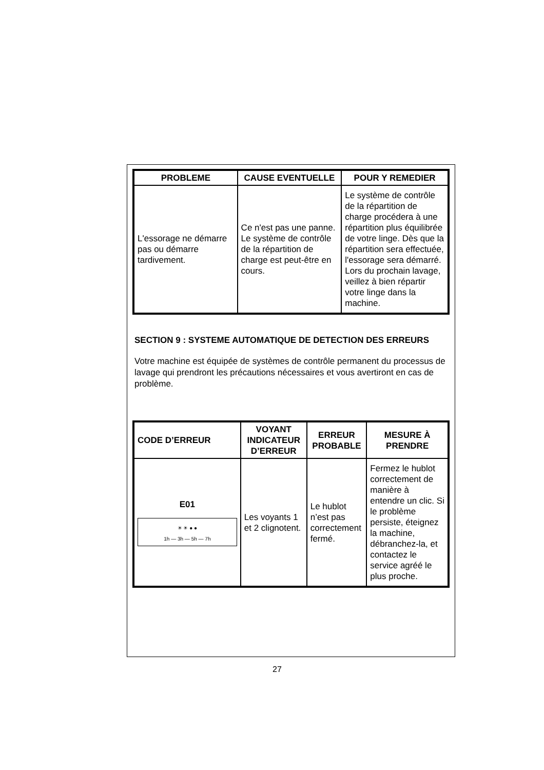| PROBLEME | CAUSE EVENTUELLE | POUR Y REMEDIER |
| --- | --- | --- |
| L'essorage ne démarre pas ou démarre tardivement. | Ce n'est pas une panne. Le système de contrôle de la répartition de charge est peut-être en cours. | Le système de contrôle de la répartition de charge procédera à une répartition plus équilibrée de votre linge. Dès que la répartition sera effectuée, l'essorage sera démarré. Lors du prochain lavage, veillez à bien répartir votre linge dans la machine. |
SECTION 9 : SYSTEME AUTOMATIQUE DE DETECTION DES ERREURS
Votre machine est équipée de systèmes de contrôle permanent du processus de lavage qui prendront les précautions nécessaires et vous avertiront en cas de problème.
| CODE D’ERREUR | VOYANT INDICATEUR D’ERREUR | ERREUR PROBABLE | MESURE À PRENDRE |
| --- | --- | --- | --- |
| E01 ☀ ☀ ● ● 1h — 3h — 5h — 7h | Les voyants 1 et 2 clignotent. | Le hublot n’est pas correctement fermé. | Fermez le hublot correctement de manière à entendre un clic. Si le problème persiste, éteignez la machine, débranchez-la, et contactez le service agréé le plus proche. |
27